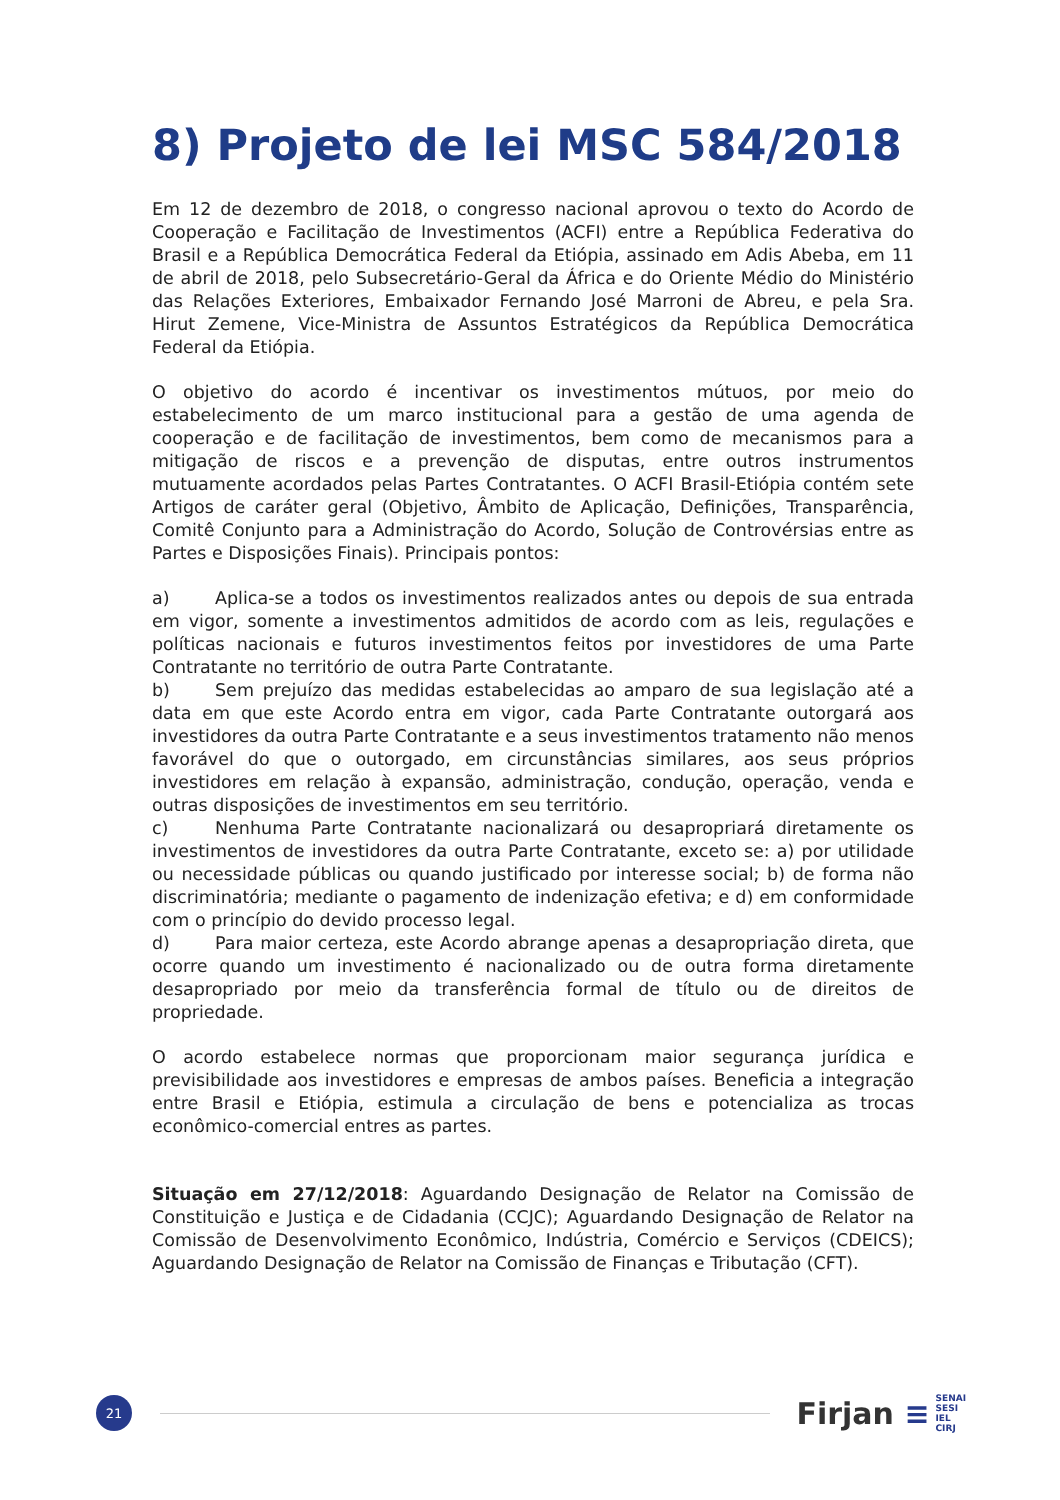8) Projeto de lei MSC 584/2018
Em 12 de dezembro de 2018, o congresso nacional aprovou o texto do Acordo de Cooperação e Facilitação de Investimentos (ACFI) entre a República Federativa do Brasil e a República Democrática Federal da Etiópia, assinado em Adis Abeba, em 11 de abril de 2018, pelo Subsecretário-Geral da África e do Oriente Médio do Ministério das Relações Exteriores, Embaixador Fernando José Marroni de Abreu, e pela Sra. Hirut Zemene, Vice-Ministra de Assuntos Estratégicos da República Democrática Federal da Etiópia.
O objetivo do acordo é incentivar os investimentos mútuos, por meio do estabelecimento de um marco institucional para a gestão de uma agenda de cooperação e de facilitação de investimentos, bem como de mecanismos para a mitigação de riscos e a prevenção de disputas, entre outros instrumentos mutuamente acordados pelas Partes Contratantes. O ACFI Brasil-Etiópia contém sete Artigos de caráter geral (Objetivo, Âmbito de Aplicação, Definições, Transparência, Comitê Conjunto para a Administração do Acordo, Solução de Controvérsias entre as Partes e Disposições Finais). Principais pontos:
a) Aplica-se a todos os investimentos realizados antes ou depois de sua entrada em vigor, somente a investimentos admitidos de acordo com as leis, regulações e políticas nacionais e futuros investimentos feitos por investidores de uma Parte Contratante no território de outra Parte Contratante.
b) Sem prejuízo das medidas estabelecidas ao amparo de sua legislação até a data em que este Acordo entra em vigor, cada Parte Contratante outorgará aos investidores da outra Parte Contratante e a seus investimentos tratamento não menos favorável do que o outorgado, em circunstâncias similares, aos seus próprios investidores em relação à expansão, administração, condução, operação, venda e outras disposições de investimentos em seu território.
c) Nenhuma Parte Contratante nacionalizará ou desapropriará diretamente os investimentos de investidores da outra Parte Contratante, exceto se: a) por utilidade ou necessidade públicas ou quando justificado por interesse social; b) de forma não discriminatória; mediante o pagamento de indenização efetiva; e d) em conformidade com o princípio do devido processo legal.
d) Para maior certeza, este Acordo abrange apenas a desapropriação direta, que ocorre quando um investimento é nacionalizado ou de outra forma diretamente desapropriado por meio da transferência formal de título ou de direitos de propriedade.
O acordo estabelece normas que proporcionam maior segurança jurídica e previsibilidade aos investidores e empresas de ambos países. Beneficia a integração entre Brasil e Etiópia, estimula a circulação de bens e potencializa as trocas econômico-comercial entres as partes.
Situação em 27/12/2018: Aguardando Designação de Relator na Comissão de Constituição e Justiça e de Cidadania (CCJC); Aguardando Designação de Relator na Comissão de Desenvolvimento Econômico, Indústria, Comércio e Serviços (CDEICS); Aguardando Designação de Relator na Comissão de Finanças e Tributação (CFT).
21
Firjan ≡
SENAI
SESI
IEL
CIRJ